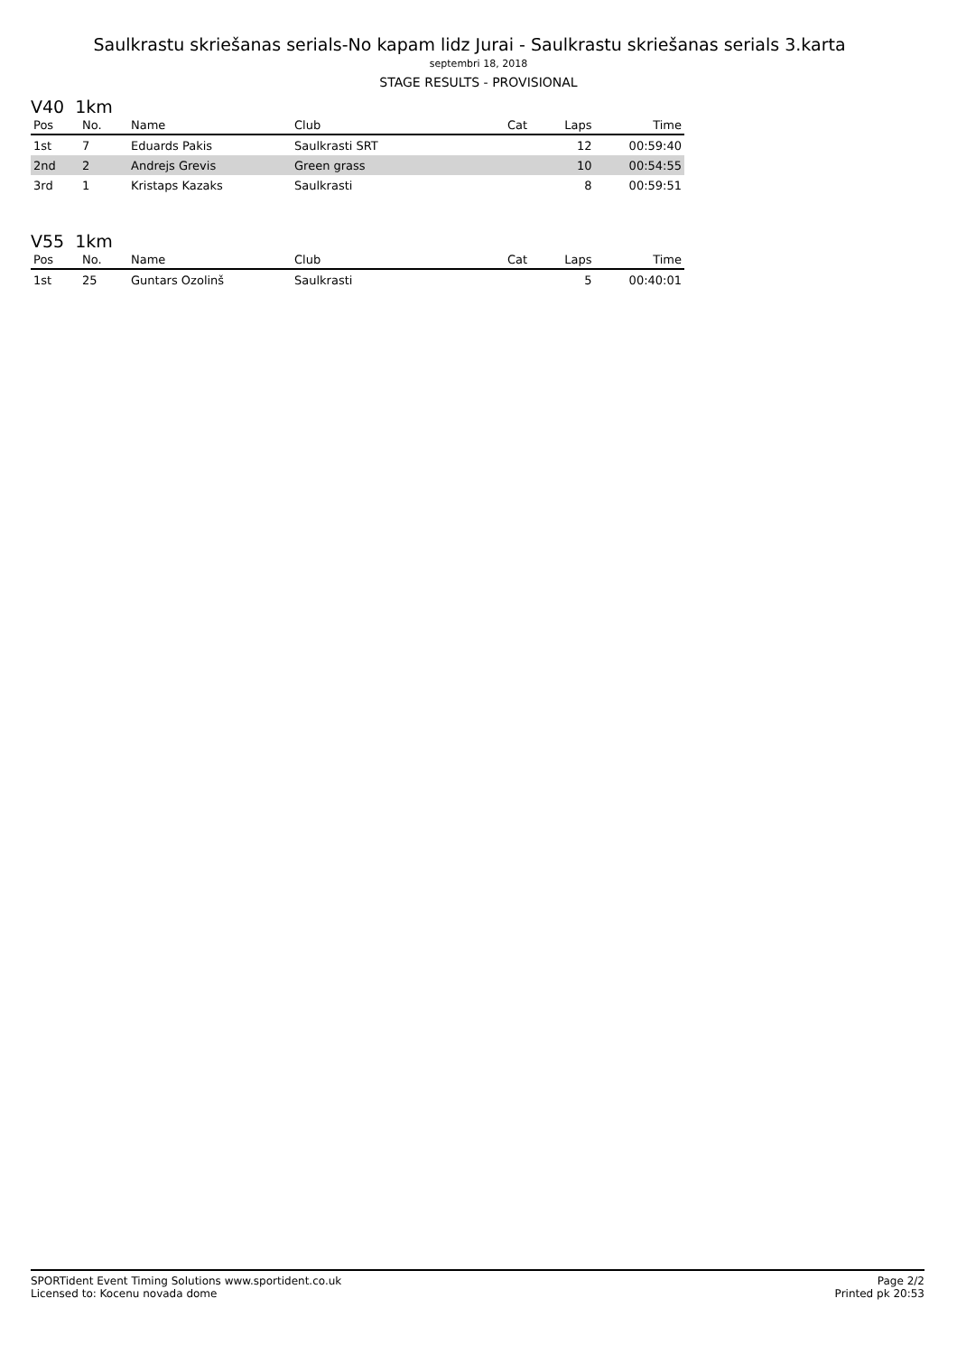Saulkrastu skriešanas serials-No kapam lidz Jurai - Saulkrastu skriešanas serials 3.karta
septembri 18, 2018
STAGE RESULTS - PROVISIONAL
V40 1km
| Pos | No. | Name | Club | Cat | Laps | Time |
| --- | --- | --- | --- | --- | --- | --- |
| 1st | 7 | Eduards Pakis | Saulkrasti SRT | | 12 | 00:59:40 |
| 2nd | 2 | Andrejs Grevis | Green grass | | 10 | 00:54:55 |
| 3rd | 1 | Kristaps Kazaks | Saulkrasti | | 8 | 00:59:51 |
V55 1km
| Pos | No. | Name | Club | Cat | Laps | Time |
| --- | --- | --- | --- | --- | --- | --- |
| 1st | 25 | Guntars Ozolinš | Saulkrasti | | 5 | 00:40:01 |
SPORTident Event Timing Solutions www.sportident.co.uk
Licensed to: Kocenu novada dome
Page 2/2
Printed pk 20:53